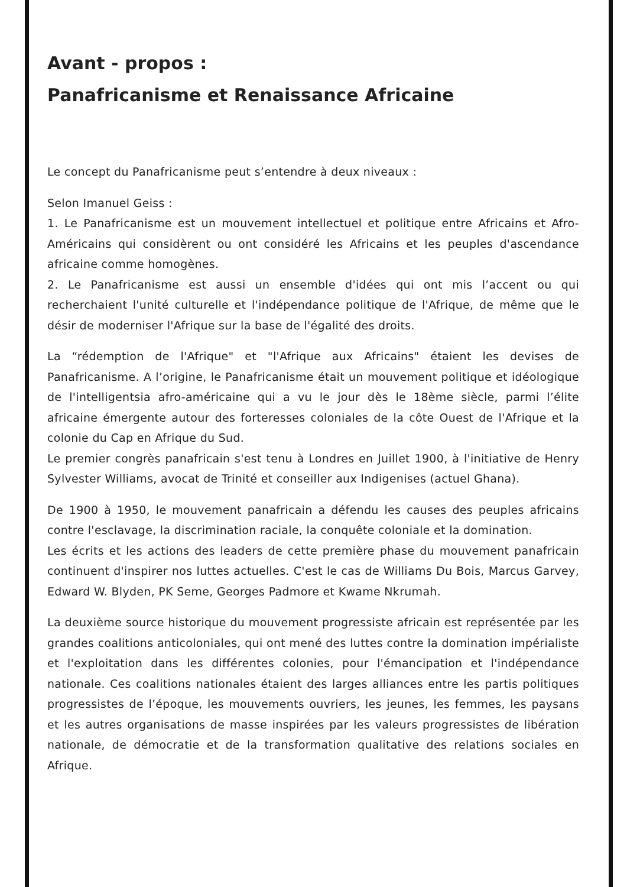Avant - propos :
Panafricanisme et Renaissance Africaine
Le concept du Panafricanisme peut s’entendre à deux niveaux :
Selon Imanuel Geiss :
1. Le Panafricanisme est un mouvement intellectuel et politique entre Africains et Afro-Américains qui considèrent ou ont considéré les Africains et les peuples d'ascendance africaine comme homogènes.
2. Le Panafricanisme est aussi un ensemble d'idées qui ont mis l’accent ou qui recherchaient l'unité culturelle et l'indépendance politique de l'Afrique, de même que le désir de moderniser l'Afrique sur la base de l'égalité des droits.
La “rédemption de l'Afrique" et "l'Afrique aux Africains" étaient les devises de Panafricanisme. A l’origine, le Panafricanisme était un mouvement politique et idéologique de l'intelligentsia afro-américaine qui a vu le jour dès le 18ème siècle, parmi l’élite africaine émergente autour des forteresses coloniales de la côte Ouest de l'Afrique et la colonie du Cap en Afrique du Sud.
Le premier congrès panafricain s'est tenu à Londres en Juillet 1900, à l'initiative de Henry Sylvester Williams, avocat de Trinité et conseiller aux Indigenises (actuel Ghana).
De 1900 à 1950, le mouvement panafricain a défendu les causes des peuples africains contre l'esclavage, la discrimination raciale, la conquête coloniale et la domination.
Les écrits et les actions des leaders de cette première phase du mouvement panafricain continuent d'inspirer nos luttes actuelles. C'est le cas de Williams Du Bois, Marcus Garvey, Edward W. Blyden, PK Seme, Georges Padmore et Kwame Nkrumah.
La deuxième source historique du mouvement progressiste africain est représentée par les grandes coalitions anticoloniales, qui ont mené des luttes contre la domination impérialiste et l'exploitation dans les différentes colonies, pour l'émancipation et l'indépendance nationale. Ces coalitions nationales étaient des larges alliances entre les partis politiques progressistes de l’époque, les mouvements ouvriers, les jeunes, les femmes, les paysans et les autres organisations de masse inspirées par les valeurs progressistes de libération nationale, de démocratie et de la transformation qualitative des relations sociales en Afrique.